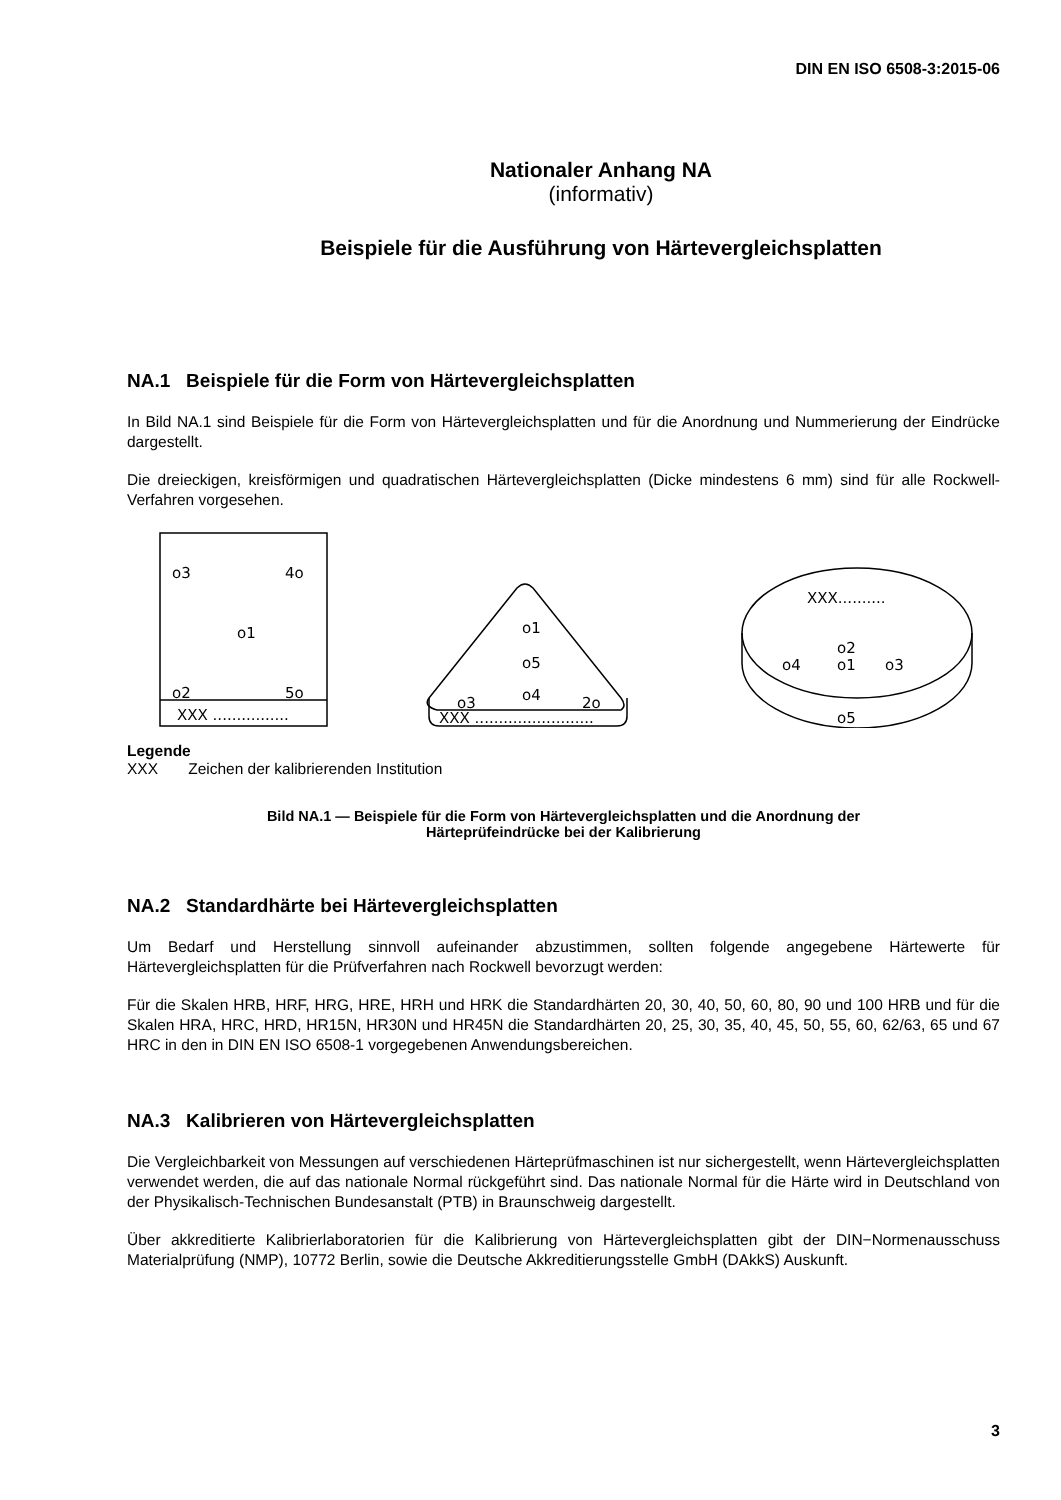DIN EN ISO 6508-3:2015-06
Nationaler Anhang NA
(informativ)
Beispiele für die Ausführung von Härtevergleichsplatten
NA.1 Beispiele für die Form von Härtevergleichsplatten
In Bild NA.1 sind Beispiele für die Form von Härtevergleichsplatten und für die Anordnung und Nummerierung der Eindrücke dargestellt.
Die dreieckigen, kreisförmigen und quadratischen Härtevergleichsplatten (Dicke mindestens 6 mm) sind für alle Rockwell-Verfahren vorgesehen.
o3
4o
o1
o2
5o
XXX ................
o1
o5
o4
o3
2o
XXX .........................
XXX..........
o2
o1
o4
o3
o5
Legende
XXX Zeichen der kalibrierenden Institution
Bild NA.1 — Beispiele für die Form von Härtevergleichsplatten und die Anordnung der
Härteprüfeindrücke bei der Kalibrierung
NA.2 Standardhärte bei Härtevergleichsplatten
Um Bedarf und Herstellung sinnvoll aufeinander abzustimmen, sollten folgende angegebene Härtewerte für Härtevergleichsplatten für die Prüfverfahren nach Rockwell bevorzugt werden:
Für die Skalen HRB, HRF, HRG, HRE, HRH und HRK die Standardhärten 20, 30, 40, 50, 60, 80, 90 und 100 HRB und für die Skalen HRA, HRC, HRD, HR15N, HR30N und HR45N die Standardhärten 20, 25, 30, 35, 40, 45, 50, 55, 60, 62/63, 65 und 67 HRC in den in DIN EN ISO 6508-1 vorgegebenen Anwendungsbereichen.
NA.3 Kalibrieren von Härtevergleichsplatten
Die Vergleichbarkeit von Messungen auf verschiedenen Härteprüfmaschinen ist nur sichergestellt, wenn Härtevergleichsplatten verwendet werden, die auf das nationale Normal rückgeführt sind. Das nationale Normal für die Härte wird in Deutschland von der Physikalisch-Technischen Bundesanstalt (PTB) in Braunschweig dargestellt.
Über akkreditierte Kalibrierlaboratorien für die Kalibrierung von Härtevergleichsplatten gibt der DIN−Normenausschuss Materialprüfung (NMP), 10772 Berlin, sowie die Deutsche Akkreditierungsstelle GmbH (DAkkS) Auskunft.
3